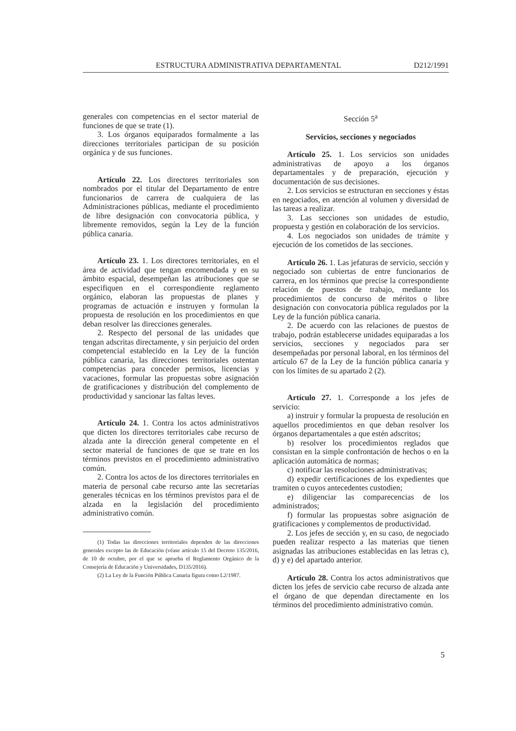ESTRUCTURA ADMINISTRATIVA DEPARTAMENTAL D212/1991
generales con competencias en el sector material de funciones de que se trate (1).
3. Los órganos equiparados formalmente a las direcciones territoriales participan de su posición orgánica y de sus funciones.
Artículo 22. Los directores territoriales son nombrados por el titular del Departamento de entre funcionarios de carrera de cualquiera de las Administraciones públicas, mediante el procedimiento de libre designación con convocatoria pública, y libremente removidos, según la Ley de la función pública canaria.
Artículo 23. 1. Los directores territoriales, en el área de actividad que tengan encomendada y en su ámbito espacial, desempeñan las atribuciones que se especifiquen en el correspondiente reglamento orgánico, elaboran las propuestas de planes y programas de actuación e instruyen y formulan la propuesta de resolución en los procedimientos en que deban resolver las direcciones generales.
2. Respecto del personal de las unidades que tengan adscritas directamente, y sin perjuicio del orden competencial establecido en la Ley de la función pública canaria, las direcciones territoriales ostentan competencias para conceder permisos, licencias y vacaciones, formular las propuestas sobre asignación de gratificaciones y distribución del complemento de productividad y sancionar las faltas leves.
Artículo 24. 1. Contra los actos administrativos que dicten los directores territoriales cabe recurso de alzada ante la dirección general competente en el sector material de funciones de que se trate en los términos previstos en el procedimiento administrativo común.
2. Contra los actos de los directores territoriales en materia de personal cabe recurso ante las secretarías generales técnicas en los términos previstos para el de alzada en la legislación del procedimiento administrativo común.
(1) Todas las direcciones territoriales dependen de las direcciones generales excepto las de Educación (véase artículo 15 del Decreto 135/2016, de 10 de octubre, por el que se aprueba el Reglamento Orgánico de la Consejería de Educación y Universidades, D135/2016).
(2) La Ley de la Función Pública Canaria figura como L2/1987.
Sección 5<sup>a</sup>
Servicios, secciones y negociados
Artículo 25. 1. Los servicios son unidades administrativas de apoyo a los órganos departamentales y de preparación, ejecución y documentación de sus decisiones.
2. Los servicios se estructuran en secciones y éstas en negociados, en atención al volumen y diversidad de las tareas a realizar.
3. Las secciones son unidades de estudio, propuesta y gestión en colaboración de los servicios.
4. Los negociados son unidades de trámite y ejecución de los cometidos de las secciones.
Artículo 26. 1. Las jefaturas de servicio, sección y negociado son cubiertas de entre funcionarios de carrera, en los términos que precise la correspondiente relación de puestos de trabajo, mediante los procedimientos de concurso de méritos o libre designación con convocatoria pública regulados por la Ley de la función pública canaria.
2. De acuerdo con las relaciones de puestos de trabajo, podrán establecerse unidades equiparadas a los servicios, secciones y negociados para ser desempeñadas por personal laboral, en los términos del artículo 67 de la Ley de la función pública canaria y con los límites de su apartado 2 (2).
Artículo 27. 1. Corresponde a los jefes de servicio:
a) instruir y formular la propuesta de resolución en aquellos procedimientos en que deban resolver los órganos departamentales a que estén adscritos;
b) resolver los procedimientos reglados que consistan en la simple confrontación de hechos o en la aplicación automática de normas;
c) notificar las resoluciones administrativas;
d) expedir certificaciones de los expedientes que tramiten o cuyos antecedentes custodien;
e) diligenciar las comparecencias de los administrados;
f) formular las propuestas sobre asignación de gratificaciones y complementos de productividad.
2. Los jefes de sección y, en su caso, de negociado pueden realizar respecto a las materias que tienen asignadas las atribuciones establecidas en las letras c), d) y e) del apartado anterior.
Artículo 28. Contra los actos administrativos que dicten los jefes de servicio cabe recurso de alzada ante el órgano de que dependan directamente en los términos del procedimiento administrativo común.
5